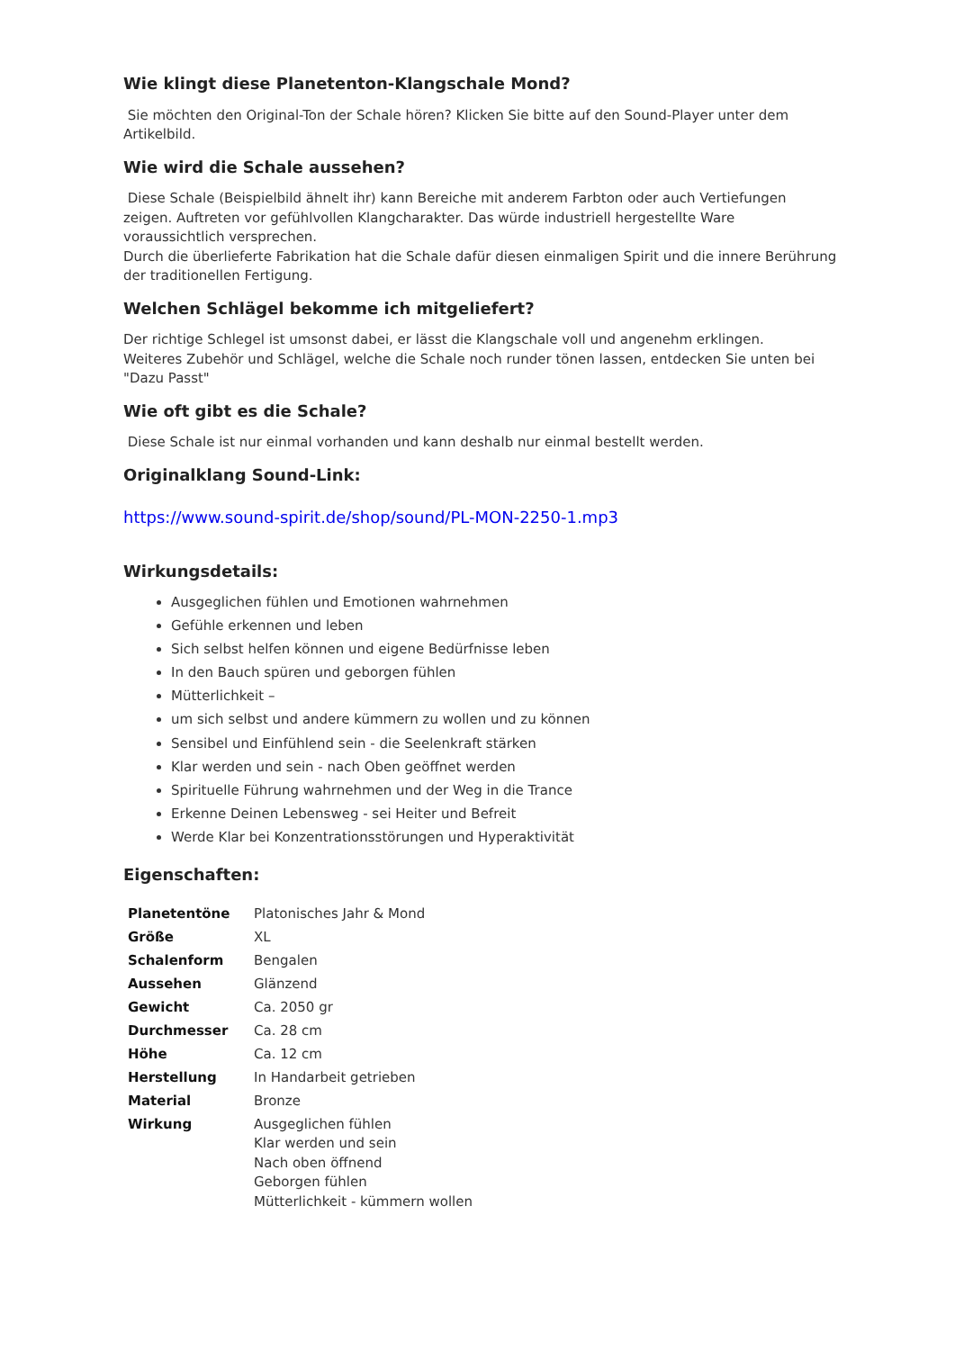Wie klingt diese Planetenton-Klangschale Mond?
Sie möchten den Original-Ton der Schale hören? Klicken Sie bitte auf den Sound-Player unter dem Artikelbild.
Wie wird die Schale aussehen?
Diese Schale (Beispielbild ähnelt ihr) kann Bereiche mit anderem Farbton oder auch Vertiefungen zeigen. Auftreten vor gefühlvollen Klangcharakter. Das würde industriell hergestellte Ware voraussichtlich versprechen.
Durch die überlieferte Fabrikation hat die Schale dafür diesen einmaligen Spirit und die innere Berührung der traditionellen Fertigung.
Welchen Schlägel bekomme ich mitgeliefert?
Der richtige Schlegel ist umsonst dabei, er lässt die Klangschale voll und angenehm erklingen.
Weiteres Zubehör und Schlägel, welche die Schale noch runder tönen lassen, entdecken Sie unten bei "Dazu Passt"
Wie oft gibt es die Schale?
Diese Schale ist nur einmal vorhanden und kann deshalb nur einmal bestellt werden.
Originalklang Sound-Link:
https://www.sound-spirit.de/shop/sound/PL-MON-2250-1.mp3
Wirkungsdetails:
Ausgeglichen fühlen und Emotionen wahrnehmen
Gefühle erkennen und leben
Sich selbst helfen können und eigene Bedürfnisse leben
In den Bauch spüren und geborgen fühlen
Mütterlichkeit –
um sich selbst und andere kümmern zu wollen und zu können
Sensibel und Einfühlend sein - die Seelenkraft stärken
Klar werden und sein - nach Oben geöffnet werden
Spirituelle Führung wahrnehmen und der Weg in die Trance
Erkenne Deinen Lebensweg - sei Heiter und Befreit
Werde Klar bei Konzentrationsstörungen und Hyperaktivität
Eigenschaften:
| Planetentöne | Platonisches Jahr & Mond |
| Größe | XL |
| Schalenform | Bengalen |
| Aussehen | Glänzend |
| Gewicht | Ca. 2050 gr |
| Durchmesser | Ca. 28 cm |
| Höhe | Ca. 12 cm |
| Herstellung | In Handarbeit getrieben |
| Material | Bronze |
| Wirkung | Ausgeglichen fühlen Klar werden und sein Nach oben öffnend Geborgen fühlen Mütterlichkeit - kümmern wollen |